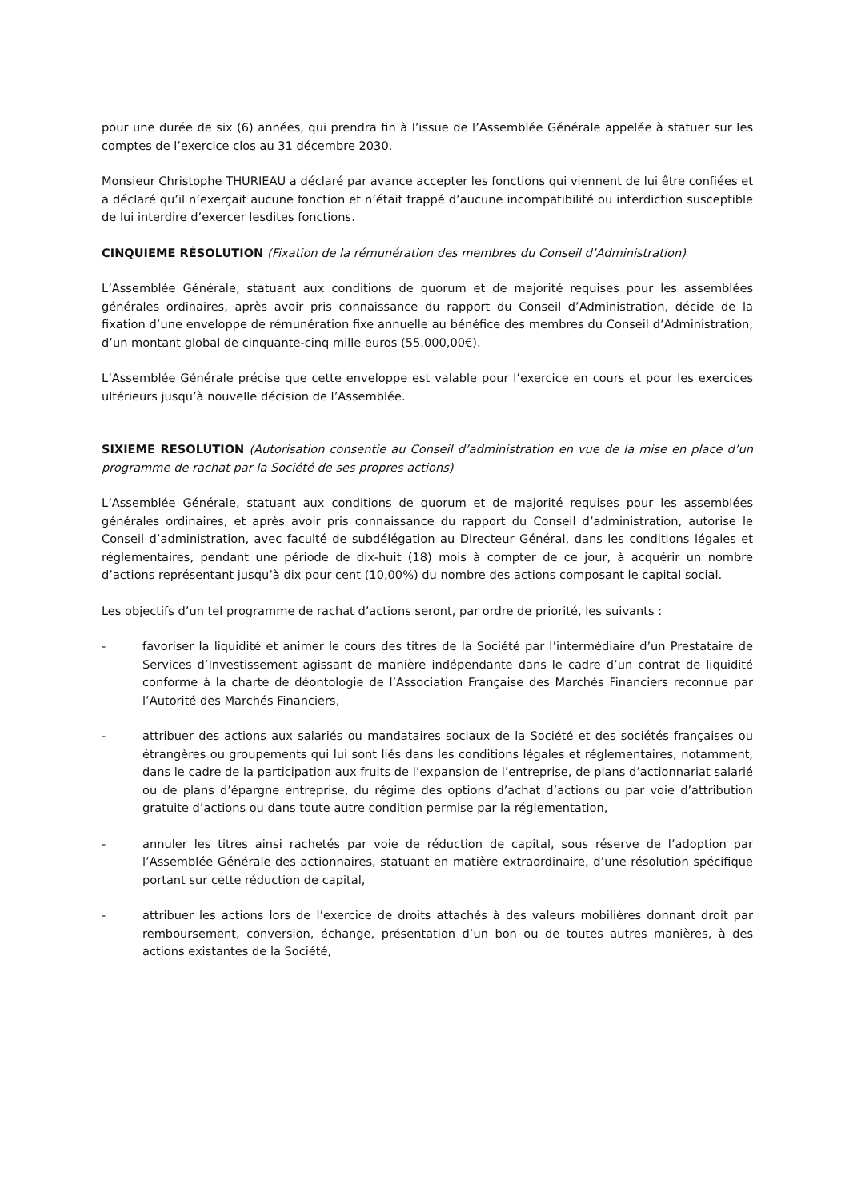pour une durée de six (6) années, qui prendra fin à l’issue de l’Assemblée Générale appelée à statuer sur les comptes de l’exercice clos au 31 décembre 2030.
Monsieur Christophe THURIEAU a déclaré par avance accepter les fonctions qui viennent de lui être confiées et a déclaré qu’il n’exerçait aucune fonction et n’était frappé d’aucune incompatibilité ou interdiction susceptible de lui interdire d’exercer lesdites fonctions.
CINQUIEME RÉSOLUTION (Fixation de la rémunération des membres du Conseil d’Administration)
L’Assemblée Générale, statuant aux conditions de quorum et de majorité requises pour les assemblées générales ordinaires, après avoir pris connaissance du rapport du Conseil d’Administration, décide de la fixation d’une enveloppe de rémunération fixe annuelle au bénéfice des membres du Conseil d’Administration, d’un montant global de cinquante-cinq mille euros (55.000,00€).
L’Assemblée Générale précise que cette enveloppe est valable pour l’exercice en cours et pour les exercices ultérieurs jusqu’à nouvelle décision de l’Assemblée.
SIXIEME RESOLUTION (Autorisation consentie au Conseil d’administration en vue de la mise en place d’un programme de rachat par la Société de ses propres actions)
L’Assemblée Générale, statuant aux conditions de quorum et de majorité requises pour les assemblées générales ordinaires, et après avoir pris connaissance du rapport du Conseil d’administration, autorise le Conseil d’administration, avec faculté de subdélégation au Directeur Général, dans les conditions légales et réglementaires, pendant une période de dix-huit (18) mois à compter de ce jour, à acquérir un nombre d’actions représentant jusqu’à dix pour cent (10,00%) du nombre des actions composant le capital social.
Les objectifs d’un tel programme de rachat d’actions seront, par ordre de priorité, les suivants :
- favoriser la liquidité et animer le cours des titres de la Société par l’intermédiaire d’un Prestataire de Services d’Investissement agissant de manière indépendante dans le cadre d’un contrat de liquidité conforme à la charte de déontologie de l’Association Française des Marchés Financiers reconnue par l’Autorité des Marchés Financiers,
- attribuer des actions aux salariés ou mandataires sociaux de la Société et des sociétés françaises ou étrangères ou groupements qui lui sont liés dans les conditions légales et réglementaires, notamment, dans le cadre de la participation aux fruits de l’expansion de l’entreprise, de plans d’actionnariat salarié ou de plans d’épargne entreprise, du régime des options d’achat d’actions ou par voie d’attribution gratuite d’actions ou dans toute autre condition permise par la réglementation,
- annuler les titres ainsi rachetés par voie de réduction de capital, sous réserve de l’adoption par l’Assemblée Générale des actionnaires, statuant en matière extraordinaire, d’une résolution spécifique portant sur cette réduction de capital,
- attribuer les actions lors de l’exercice de droits attachés à des valeurs mobilières donnant droit par remboursement, conversion, échange, présentation d’un bon ou de toutes autres manières, à des actions existantes de la Société,